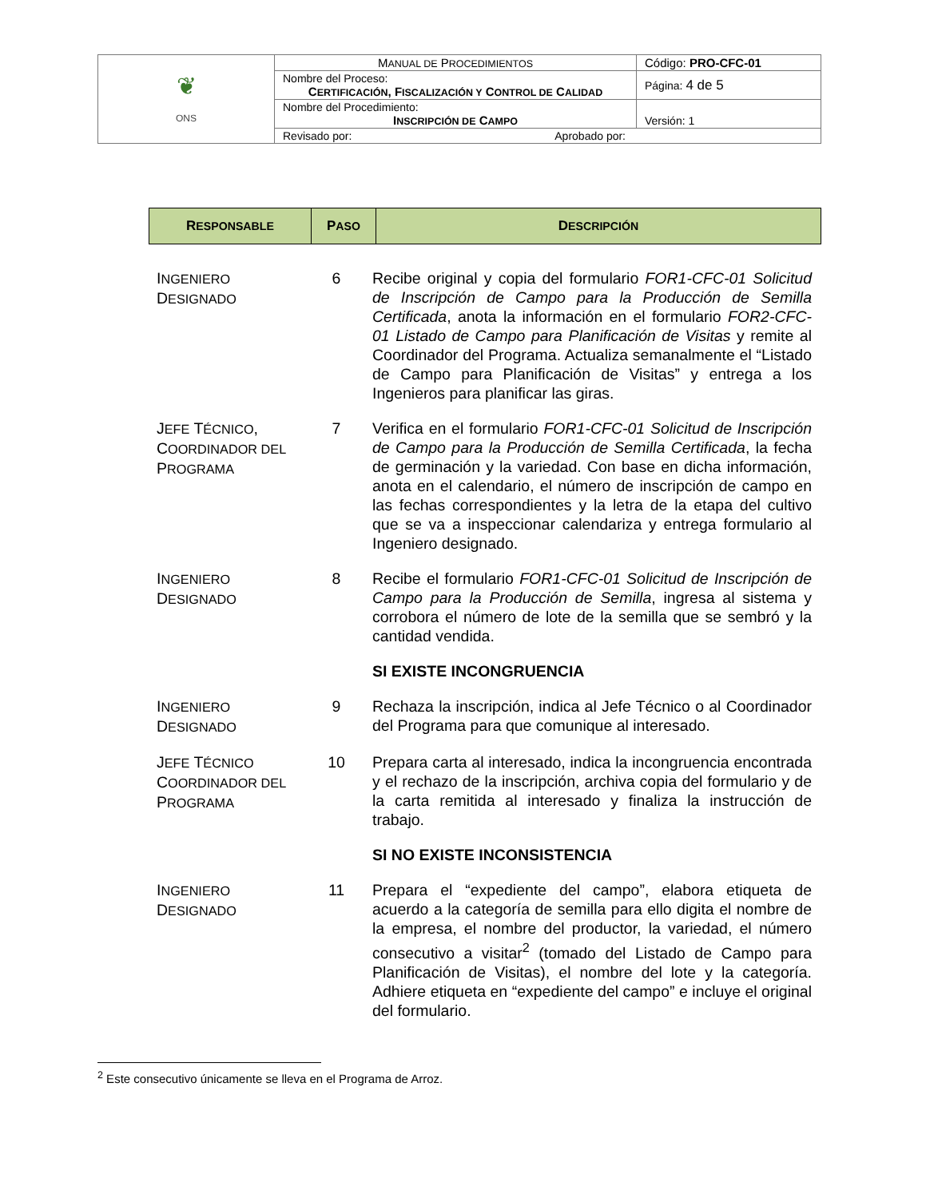| ❦ ONS | M ANUAL DE P ROCEDIMIENTOS | Código: PRO-CFC-01 |
| | Nombre del Proceso: C ERTIFICACIÓN , F ISCALIZACIÓN Y C ONTROL DE C ALIDAD | Página: 4 de 5 |
| | Nombre del Procedimiento: I NSCRIPCIÓN DE C AMPO | Versión: 1 |
| | Revisado por: Aprobado por: | |
| R ESPONSABLE | P ASO | D ESCRIPCIÓN |
| --- | --- | --- |
| I NGENIERO D ESIGNADO | 6 | Recibe original y copia del formulario FOR1-CFC-01 Solicitud de Inscripción de Campo para la Producción de Semilla Certificada , anota la información en el formulario FOR2-CFC-01 Listado de Campo para Planificación de Visitas y remite al Coordinador del Programa. Actualiza semanalmente el “Listado de Campo para Planificación de Visitas” y entrega a los Ingenieros para planificar las giras. |
| J EFE T ÉCNICO , C OORDINADOR DEL P ROGRAMA | 7 | Verifica en el formulario FOR1-CFC-01 Solicitud de Inscripción de Campo para la Producción de Semilla Certificada , la fecha de germinación y la variedad. Con base en dicha información, anota en el calendario, el número de inscripción de campo en las fechas correspondientes y la letra de la etapa del cultivo que se va a inspeccionar calendariza y entrega formulario al Ingeniero designado. |
| I NGENIERO D ESIGNADO | 8 | Recibe el formulario FOR1-CFC-01 Solicitud de Inscripción de Campo para la Producción de Semilla , ingresa al sistema y corrobora el número de lote de la semilla que se sembró y la cantidad vendida. |
| | | SI EXISTE INCONGRUENCIA |
| I NGENIERO D ESIGNADO | 9 | Rechaza la inscripción, indica al Jefe Técnico o al Coordinador del Programa para que comunique al interesado. |
| J EFE T ÉCNICO C OORDINADOR DEL P ROGRAMA | 10 | Prepara carta al interesado, indica la incongruencia encontrada y el rechazo de la inscripción, archiva copia del formulario y de la carta remitida al interesado y finaliza la instrucción de trabajo. |
| | | SI NO EXISTE INCONSISTENCIA |
| I NGENIERO D ESIGNADO | 11 | Prepara el “expediente del campo”, elabora etiqueta de acuerdo a la categoría de semilla para ello digita el nombre de la empresa, el nombre del productor, la variedad, el número consecutivo a visitar<sup>2</sup> (tomado del Listado de Campo para Planificación de Visitas), el nombre del lote y la categoría. Adhiere etiqueta en “expediente del campo” e incluye el original del formulario. |
<sup>2</sup> Este consecutivo únicamente se lleva en el Programa de Arroz.